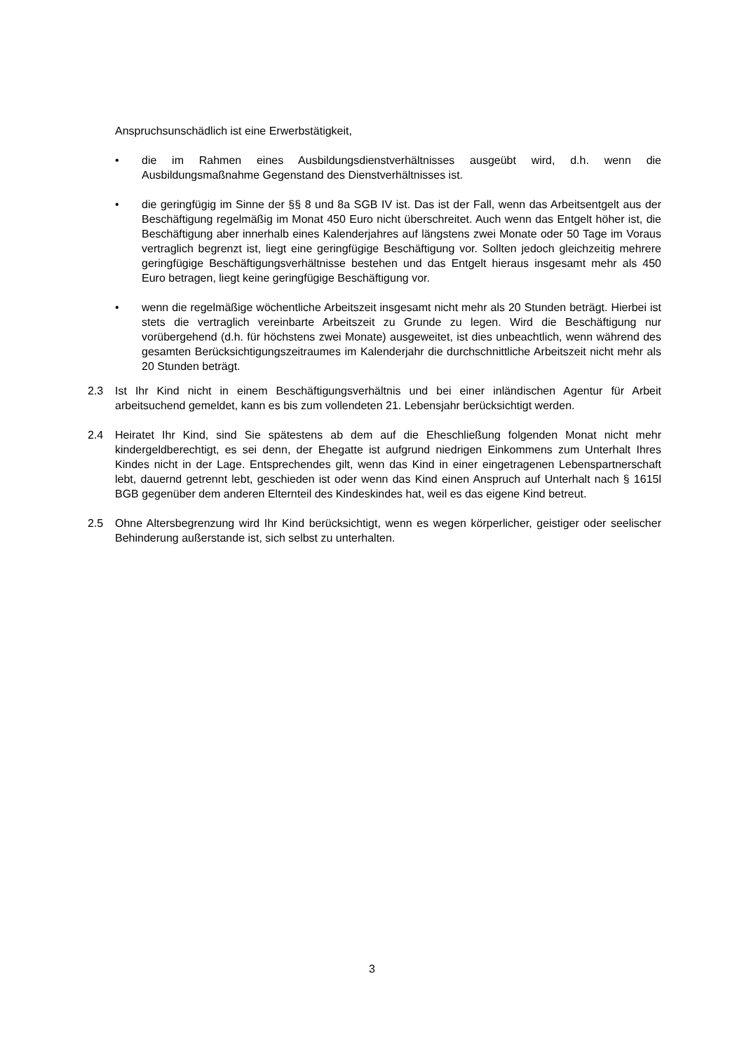Anspruchsunschädlich ist eine Erwerbstätigkeit,
• die im Rahmen eines Ausbildungsdienstverhältnisses ausgeübt wird, d.h. wenn die Ausbildungsmaßnahme Gegenstand des Dienstverhältnisses ist.
• die geringfügig im Sinne der §§ 8 und 8a SGB IV ist. Das ist der Fall, wenn das Arbeitsentgelt aus der Beschäftigung regelmäßig im Monat 450 Euro nicht überschreitet. Auch wenn das Entgelt höher ist, die Beschäftigung aber innerhalb eines Kalenderjahres auf längstens zwei Monate oder 50 Tage im Voraus vertraglich begrenzt ist, liegt eine geringfügige Beschäftigung vor. Sollten jedoch gleichzeitig mehrere geringfügige Beschäftigungsverhältnisse bestehen und das Entgelt hieraus insgesamt mehr als 450 Euro betragen, liegt keine geringfügige Beschäftigung vor.
• wenn die regelmäßige wöchentliche Arbeitszeit insgesamt nicht mehr als 20 Stunden beträgt. Hierbei ist stets die vertraglich vereinbarte Arbeitszeit zu Grunde zu legen. Wird die Beschäftigung nur vorübergehend (d.h. für höchstens zwei Monate) ausgeweitet, ist dies unbeachtlich, wenn während des gesamten Berücksichtigungszeitraumes im Kalenderjahr die durchschnittliche Arbeitszeit nicht mehr als 20 Stunden beträgt.
2.3 Ist Ihr Kind nicht in einem Beschäftigungsverhältnis und bei einer inländischen Agentur für Arbeit arbeitsuchend gemeldet, kann es bis zum vollendeten 21. Lebensjahr berücksichtigt werden.
2.4 Heiratet Ihr Kind, sind Sie spätestens ab dem auf die Eheschließung folgenden Monat nicht mehr kindergeldberechtigt, es sei denn, der Ehegatte ist aufgrund niedrigen Einkommens zum Unterhalt Ihres Kindes nicht in der Lage. Entsprechendes gilt, wenn das Kind in einer eingetragenen Lebenspartnerschaft lebt, dauernd getrennt lebt, geschieden ist oder wenn das Kind einen Anspruch auf Unterhalt nach § 1615l BGB gegenüber dem anderen Elternteil des Kindeskindes hat, weil es das eigene Kind betreut.
2.5 Ohne Altersbegrenzung wird Ihr Kind berücksichtigt, wenn es wegen körperlicher, geistiger oder seelischer Behinderung außerstande ist, sich selbst zu unterhalten.
3